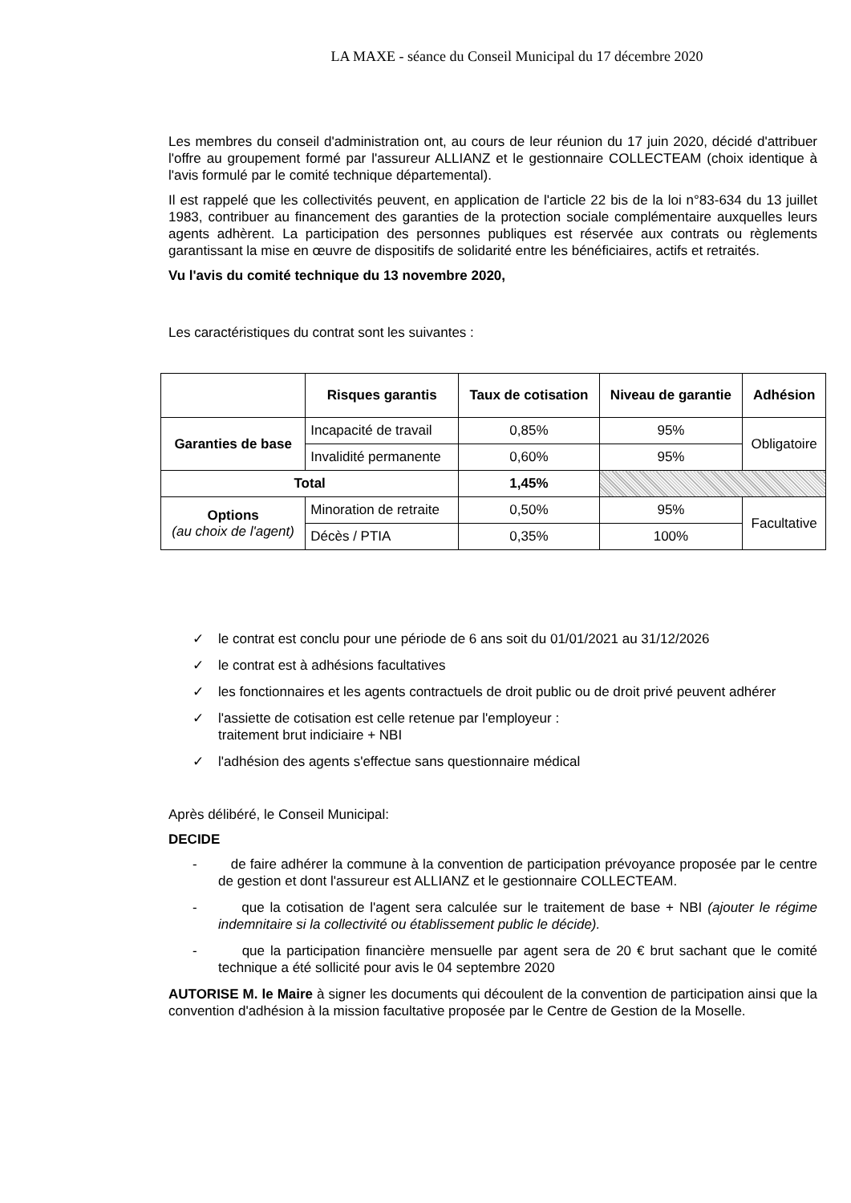LA MAXE - séance du Conseil Municipal du 17 décembre 2020
Les membres du conseil d'administration ont, au cours de leur réunion du 17 juin 2020, décidé d'attribuer l'offre au groupement formé par l'assureur ALLIANZ et le gestionnaire COLLECTEAM (choix identique à l'avis formulé par le comité technique départemental).
Il est rappelé que les collectivités peuvent, en application de l'article 22 bis de la loi n°83-634 du 13 juillet 1983, contribuer au financement des garanties de la protection sociale complémentaire auxquelles leurs agents adhèrent. La participation des personnes publiques est réservée aux contrats ou règlements garantissant la mise en œuvre de dispositifs de solidarité entre les bénéficiaires, actifs et retraités.
Vu l'avis du comité technique du 13 novembre 2020,
Les caractéristiques du contrat sont les suivantes :
| | Risques garantis | Taux de cotisation | Niveau de garantie | Adhésion |
| --- | --- | --- | --- | --- |
| Garanties de base | Incapacité de travail | 0,85% | 95% | Obligatoire |
| | Invalidité permanente | 0,60% | 95% | |
| Total | | 1,45% | | |
| Options (au choix de l'agent) | Minoration de retraite | 0,50% | 95% | Facultative |
| | Décès / PTIA | 0,35% | 100% | |
✓ le contrat est conclu pour une période de 6 ans soit du 01/01/2021 au 31/12/2026
✓ le contrat est à adhésions facultatives
✓ les fonctionnaires et les agents contractuels de droit public ou de droit privé peuvent adhérer
✓ l'assiette de cotisation est celle retenue par l'employeur :
traitement brut indiciaire + NBI
✓ l'adhésion des agents s'effectue sans questionnaire médical
Après délibéré, le Conseil Municipal:
DECIDE
- de faire adhérer la commune à la convention de participation prévoyance proposée par le centre de gestion et dont l'assureur est ALLIANZ et le gestionnaire COLLECTEAM.
- que la cotisation de l'agent sera calculée sur le traitement de base + NBI (ajouter le régime indemnitaire si la collectivité ou établissement public le décide).
- que la participation financière mensuelle par agent sera de 20 € brut sachant que le comité technique a été sollicité pour avis le 04 septembre 2020
AUTORISE M. le Maire à signer les documents qui découlent de la convention de participation ainsi que la convention d'adhésion à la mission facultative proposée par le Centre de Gestion de la Moselle.